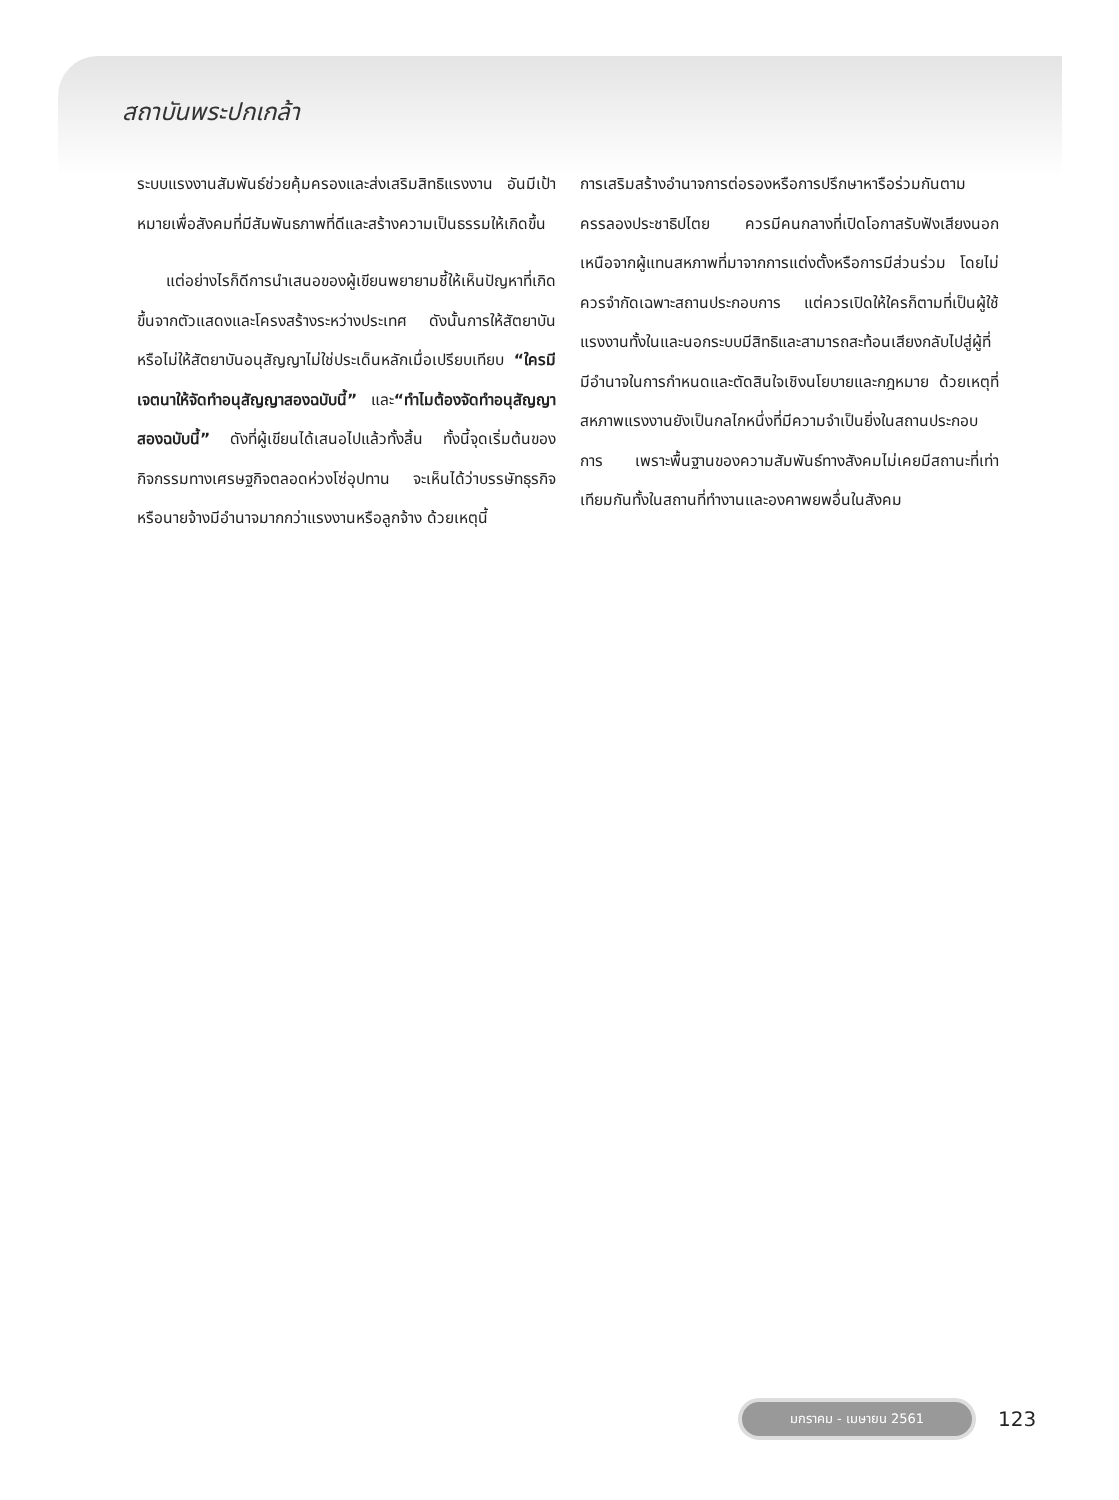สถาบันพระปกเกล้า
ระบบแรงงานสัมพันธ์ช่วยคุ้มครองและส่งเสริมสิทธิแรงงาน อันมีเป้าหมายเพื่อสังคมที่มีสัมพันธภาพที่ดีและสร้างความเป็นธรรมให้เกิดขึ้น
แต่อย่างไรก็ดีการนำเสนอของผู้เขียนพยายามชี้ให้เห็นปัญหาที่เกิดขึ้นจากตัวแสดงและโครงสร้างระหว่างประเทศ ดังนั้นการให้สัตยาบันหรือไม่ให้สัตยาบันอนุสัญญาไม่ใช่ประเด็นหลักเมื่อเปรียบเทียบ “ใครมีเจตนาให้จัดทำอนุสัญญาสองฉบับนี้” และ“ทำไมต้องจัดทำอนุสัญญาสองฉบับนี้” ดังที่ผู้เขียนได้เสนอไปแล้วทั้งสิ้น ทั้งนี้จุดเริ่มต้นของกิจกรรมทางเศรษฐกิจตลอดห่วงโซ่อุปทาน จะเห็นได้ว่าบรรษัทธุรกิจหรือนายจ้างมีอำนาจมากกว่าแรงงานหรือลูกจ้าง ด้วยเหตุนี้
การเสริมสร้างอำนาจการต่อรองหรือการปรึกษาหารือร่วมกันตามครรลองประชาธิปไตย ควรมีคนกลางที่เปิดโอกาสรับฟังเสียงนอกเหนือจากผู้แทนสหภาพที่มาจากการแต่งตั้งหรือการมีส่วนร่วม โดยไม่ควรจำกัดเฉพาะสถานประกอบการ แต่ควรเปิดให้ใครก็ตามที่เป็นผู้ใช้แรงงานทั้งในและนอกระบบมีสิทธิและสามารถสะท้อนเสียงกลับไปสู่ผู้ที่มีอำนาจในการกำหนดและตัดสินใจเชิงนโยบายและกฎหมาย ด้วยเหตุที่สหภาพแรงงานยังเป็นกลไกหนึ่งที่มีความจำเป็นยิ่งในสถานประกอบการ เพราะพื้นฐานของความสัมพันธ์ทางสังคมไม่เคยมีสถานะที่เท่าเทียมกันทั้งในสถานที่ทำงานและองคาพยพอื่นในสังคม
มกราคม - เมษายน 2561
123